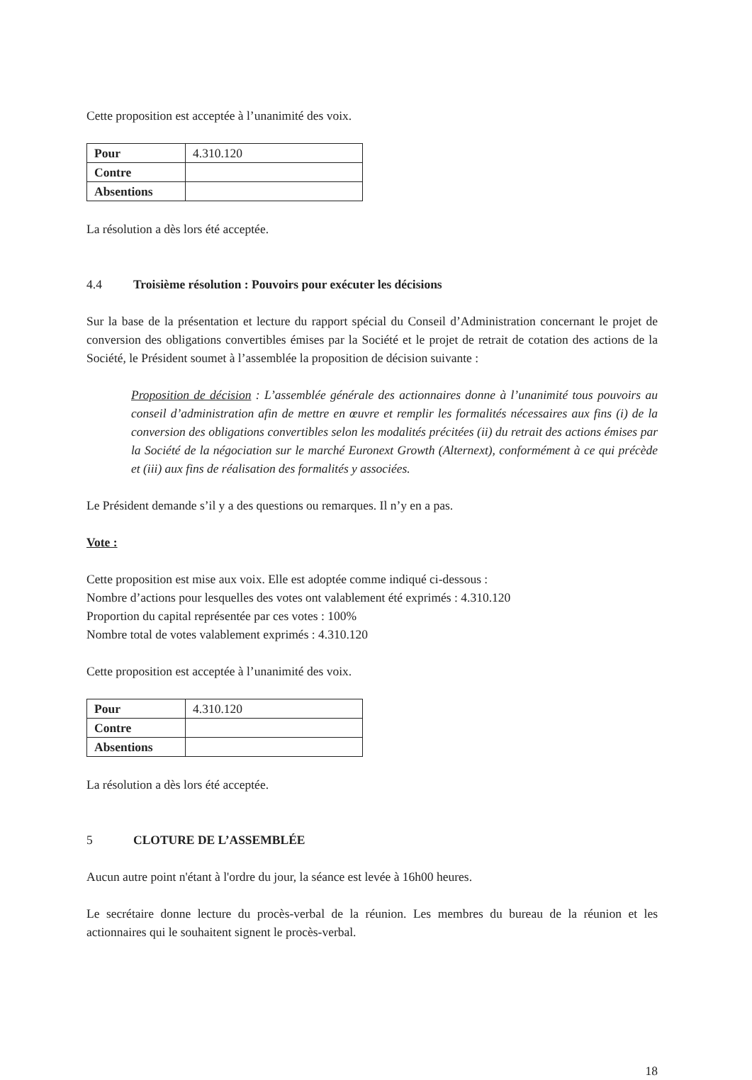Cette proposition est acceptée à l’unanimité des voix.
| Pour | 4.310.120 |
| Contre | |
| Absentions | |
La résolution a dès lors été acceptée.
4.4 Troisième résolution : Pouvoirs pour exécuter les décisions
Sur la base de la présentation et lecture du rapport spécial du Conseil d’Administration concernant le projet de conversion des obligations convertibles émises par la Société et le projet de retrait de cotation des actions de la Société, le Président soumet à l’assemblée la proposition de décision suivante :
Proposition de décision : L’assemblée générale des actionnaires donne à l’unanimité tous pouvoirs au conseil d’administration afin de mettre en œuvre et remplir les formalités nécessaires aux fins (i) de la conversion des obligations convertibles selon les modalités précitées (ii) du retrait des actions émises par la Société de la négociation sur le marché Euronext Growth (Alternext), conformément à ce qui précède et (iii) aux fins de réalisation des formalités y associées.
Le Président demande s’il y a des questions ou remarques. Il n’y en a pas.
Vote :
Cette proposition est mise aux voix. Elle est adoptée comme indiqué ci-dessous :
Nombre d’actions pour lesquelles des votes ont valablement été exprimés : 4.310.120
Proportion du capital représentée par ces votes : 100%
Nombre total de votes valablement exprimés : 4.310.120
Cette proposition est acceptée à l’unanimité des voix.
| Pour | 4.310.120 |
| Contre | |
| Absentions | |
La résolution a dès lors été acceptée.
5 CLOTURE DE L’ASSEMBLÉE
Aucun autre point n'étant à l'ordre du jour, la séance est levée à 16h00 heures.
Le secrétaire donne lecture du procès-verbal de la réunion. Les membres du bureau de la réunion et les actionnaires qui le souhaitent signent le procès-verbal.
18